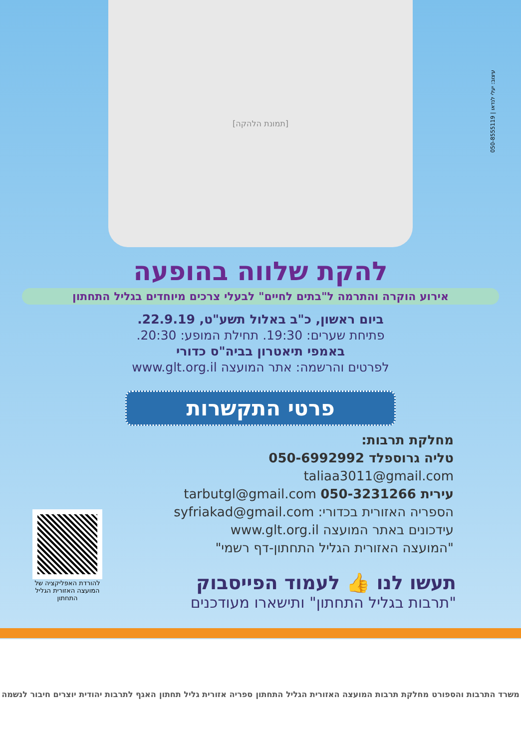[תמונת הלהקה]
עיצוב: יעלי לנדאו | 050-8555119
להקת שלווה בהופעה
אירוע הוקרה והתרמה ל"בתים לחיים" לבעלי צרכים מיוחדים בגליל התחתון
ביום ראשון, כ"ב באלול תשע"ט, 22.9.19.
פתיחת שערים: 19:30. תחילת המופע: 20:30.
באמפי תיאטרון בביה"ס כדורי
לפרטים והרשמה: אתר המועצה www.glt.org.il
פרטי התקשרות
מחלקת תרבות:
טליה גרוספלד 050-6992992 taliaa3011@gmail.com
עירית 050-3231266 tarbutgl@gmail.com
הספריה האזורית בכדורי: syfriakad@gmail.com
עידכונים באתר המועצה www.glt.org.il
"המועצה האזורית הגליל התחתון-דף רשמי"
להורדת האפליקציה של המועצה האזורית הגליל התחתון
תעשו לנו 👍 לעמוד הפייסבוק
"תרבות בגליל התחתון" ותישארו מעודכנים
משרד התרבות והספורט מחלקת תרבות המועצה האזורית הגליל התחתון ספריה אזורית גליל תחתון האגף לתרבות יהודית יוצרים חיבור לנשמה